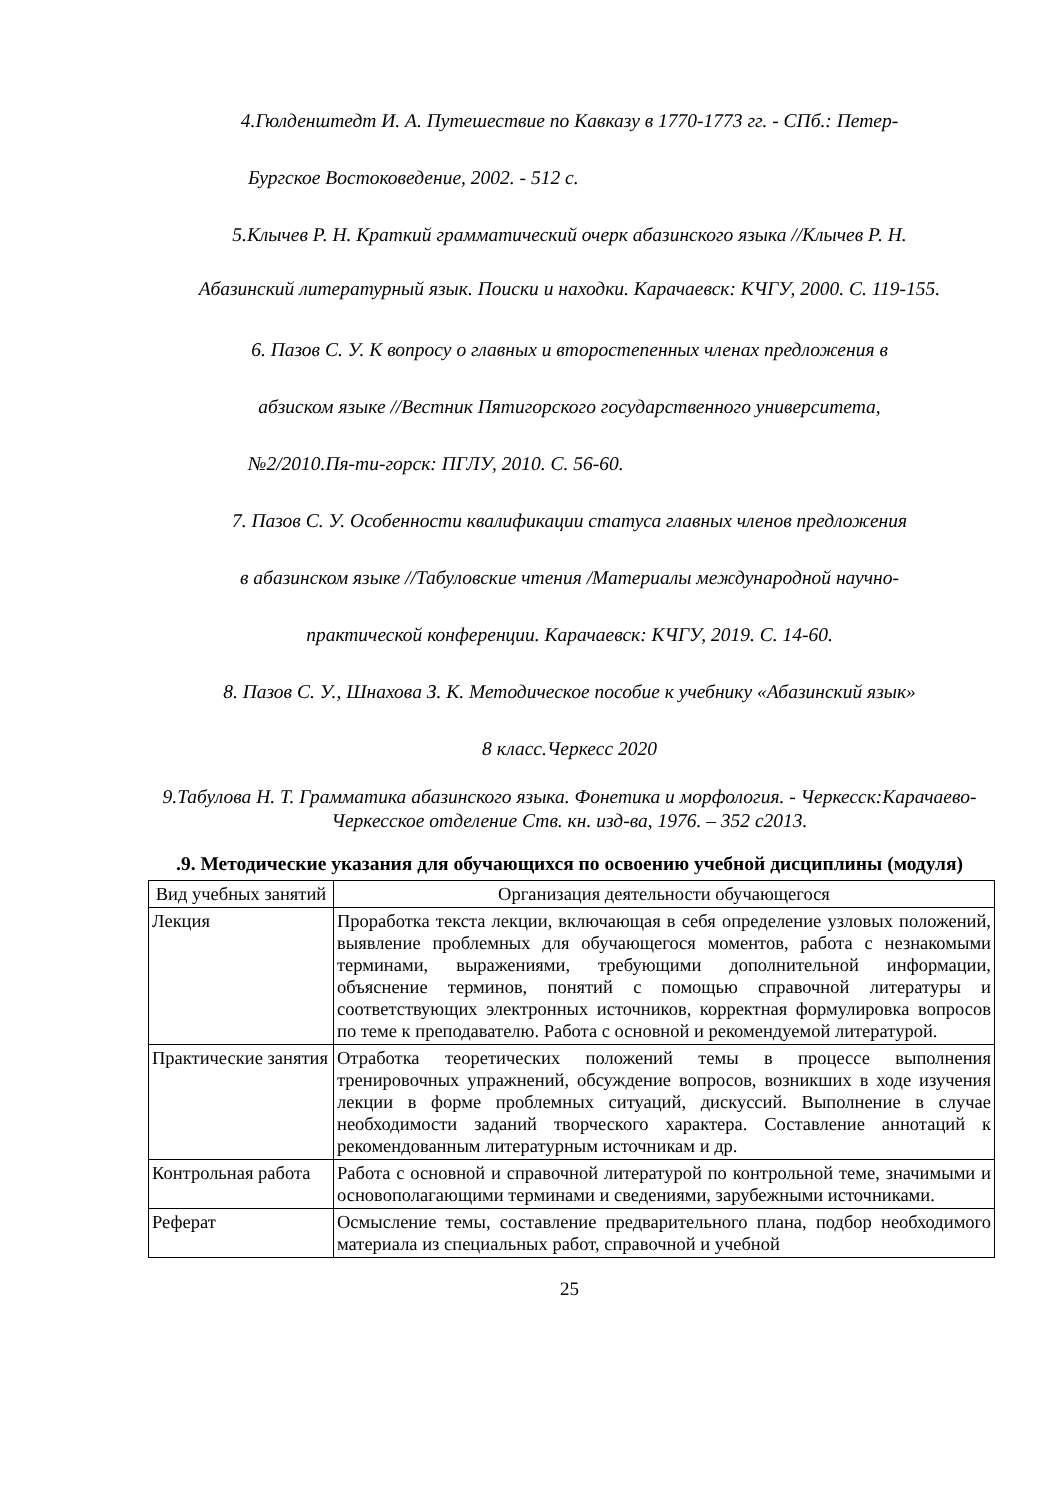4.Гюлденштедт И. А. Путешествие по Кавказу в 1770-1773 гг. - СПб.: Петер-
Бургское Востоковедение, 2002. - 512 с.
5.Клычев Р. Н. Краткий грамматический очерк абазинского языка //Клычев Р. Н.
Абазинский литературный язык. Поиски и находки. Карачаевск: КЧГУ, 2000. С. 119-155.
6. Пазов С. У. К вопросу о главных и второстепенных членах предложения в
абзиском языке //Вестник Пятигорского государственного университета,
№2/2010.Пя-ти-горск: ПГЛУ, 2010. С. 56-60.
7. Пазов С. У. Особенности квалификации статуса главных членов предложения
в абазинском языке //Табуловские чтения /Материалы международной научно-
практической конференции. Карачаевск: КЧГУ, 2019. С. 14-60.
8. Пазов С. У., Шнахова З. К. Методическое пособие к учебнику «Абазинский язык»
8 класс.Черкесс 2020
9.Табулова Н. Т. Грамматика абазинского языка. Фонетика и морфология. - Черкесск:Карачаево-Черкесское отделение Ств. кн. изд-ва, 1976. – 352 с2013.
.9. Методические указания для обучающихся по освоению учебной дисциплины (модуля)
| Вид учебных занятий | Организация деятельности обучающегося |
| Лекция | Проработка текста лекции, включающая в себя определение узловых положений, выявление проблемных для обучающегося моментов, работа с незнакомыми терминами, выражениями, требующими дополнительной информации, объяснение терминов, понятий с помощью справочной литературы и соответствующих электронных источников, корректная формулировка вопросов по теме к преподавателю. Работа с основной и рекомендуемой литературой. |
| Практические занятия | Отработка теоретических положений темы в процессе выполнения тренировочных упражнений, обсуждение вопросов, возникших в ходе изучения лекции в форме проблемных ситуаций, дискуссий. Выполнение в случае необходимости заданий творческого характера. Составление аннотаций к рекомендованным литературным источникам и др. |
| Контрольная работа | Работа с основной и справочной литературой по контрольной теме, значимыми и основополагающими терминами и сведениями, зарубежными источниками. |
| Реферат | Осмысление темы, составление предварительного плана, подбор необходимого материала из специальных работ, справочной и учебной |
25